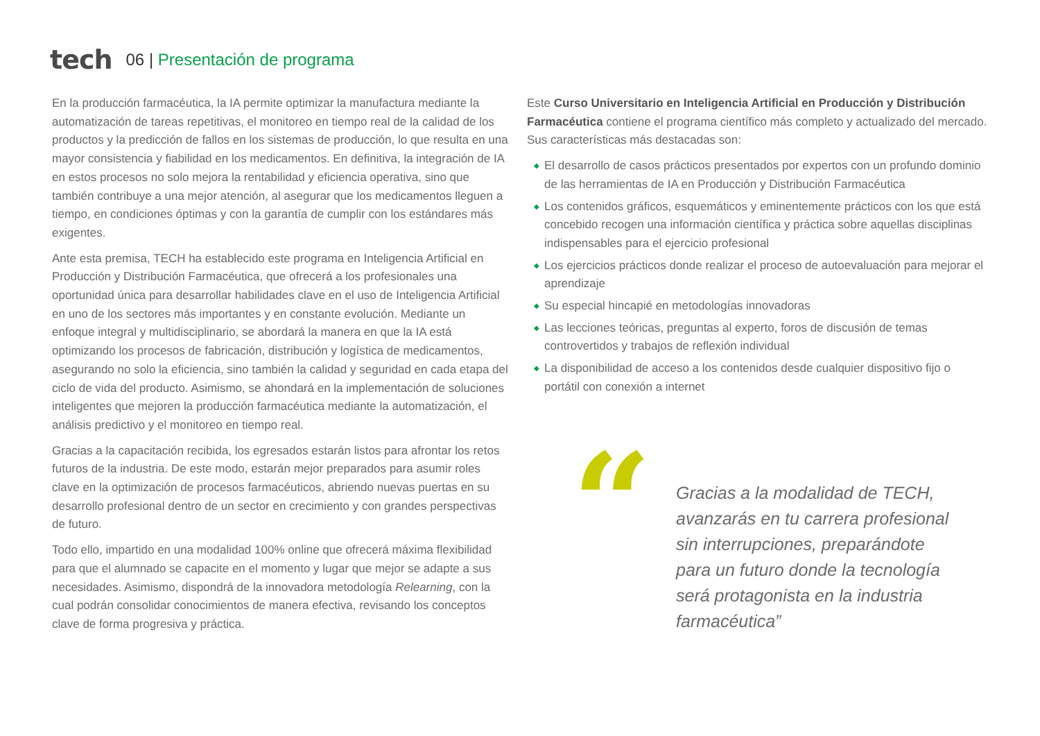tech 06 | Presentación de programa
En la producción farmacéutica, la IA permite optimizar la manufactura mediante la automatización de tareas repetitivas, el monitoreo en tiempo real de la calidad de los productos y la predicción de fallos en los sistemas de producción, lo que resulta en una mayor consistencia y fiabilidad en los medicamentos. En definitiva, la integración de IA en estos procesos no solo mejora la rentabilidad y eficiencia operativa, sino que también contribuye a una mejor atención, al asegurar que los medicamentos lleguen a tiempo, en condiciones óptimas y con la garantía de cumplir con los estándares más exigentes.
Ante esta premisa, TECH ha establecido este programa en Inteligencia Artificial en Producción y Distribución Farmacéutica, que ofrecerá a los profesionales una oportunidad única para desarrollar habilidades clave en el uso de Inteligencia Artificial en uno de los sectores más importantes y en constante evolución. Mediante un enfoque integral y multidisciplinario, se abordará la manera en que la IA está optimizando los procesos de fabricación, distribución y logística de medicamentos, asegurando no solo la eficiencia, sino también la calidad y seguridad en cada etapa del ciclo de vida del producto. Asimismo, se ahondará en la implementación de soluciones inteligentes que mejoren la producción farmacéutica mediante la automatización, el análisis predictivo y el monitoreo en tiempo real.
Gracias a la capacitación recibida, los egresados estarán listos para afrontar los retos futuros de la industria. De este modo, estarán mejor preparados para asumir roles clave en la optimización de procesos farmacéuticos, abriendo nuevas puertas en su desarrollo profesional dentro de un sector en crecimiento y con grandes perspectivas de futuro.
Todo ello, impartido en una modalidad 100% online que ofrecerá máxima flexibilidad para que el alumnado se capacite en el momento y lugar que mejor se adapte a sus necesidades. Asimismo, dispondrá de la innovadora metodología Relearning, con la cual podrán consolidar conocimientos de manera efectiva, revisando los conceptos clave de forma progresiva y práctica.
Este Curso Universitario en Inteligencia Artificial en Producción y Distribución Farmacéutica contiene el programa científico más completo y actualizado del mercado. Sus características más destacadas son:
◆ El desarrollo de casos prácticos presentados por expertos con un profundo dominio de las herramientas de IA en Producción y Distribución Farmacéutica
◆ Los contenidos gráficos, esquemáticos y eminentemente prácticos con los que está concebido recogen una información científica y práctica sobre aquellas disciplinas indispensables para el ejercicio profesional
◆ Los ejercicios prácticos donde realizar el proceso de autoevaluación para mejorar el aprendizaje
◆ Su especial hincapié en metodologías innovadoras
◆ Las lecciones teóricas, preguntas al experto, foros de discusión de temas controvertidos y trabajos de reflexión individual
◆ La disponibilidad de acceso a los contenidos desde cualquier dispositivo fijo o portátil con conexión a internet
“
Gracias a la modalidad de TECH, avanzarás en tu carrera profesional sin interrupciones, preparándote para un futuro donde la tecnología será protagonista en la industria farmacéutica”